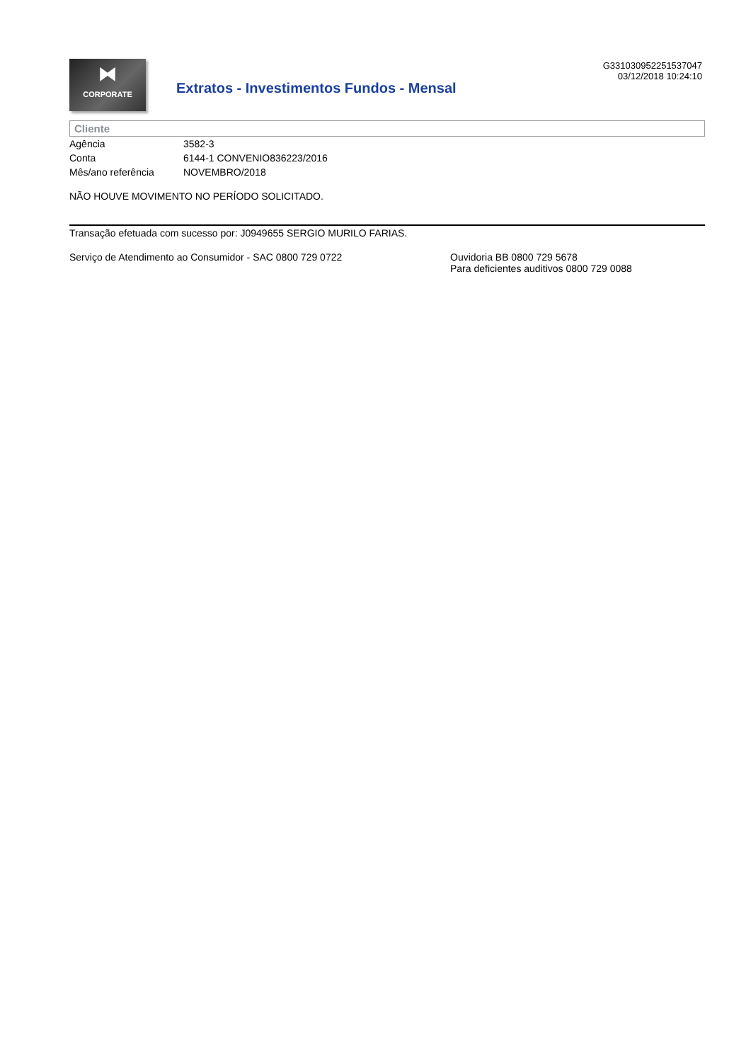⧓
CORPORATE
Extratos - Investimentos Fundos - Mensal
G331030952251537047
03/12/2018 10:24:10
Cliente
| Agência | 3582-3 |
| Conta | 6144-1 CONVENIO836223/2016 |
| Mês/ano referência | NOVEMBRO/2018 |
NÃO HOUVE MOVIMENTO NO PERÍODO SOLICITADO.
Transação efetuada com sucesso por: J0949655 SERGIO MURILO FARIAS.
Serviço de Atendimento ao Consumidor - SAC 0800 729 0722 Ouvidoria BB 0800 729 5678
Para deficientes auditivos 0800 729 0088